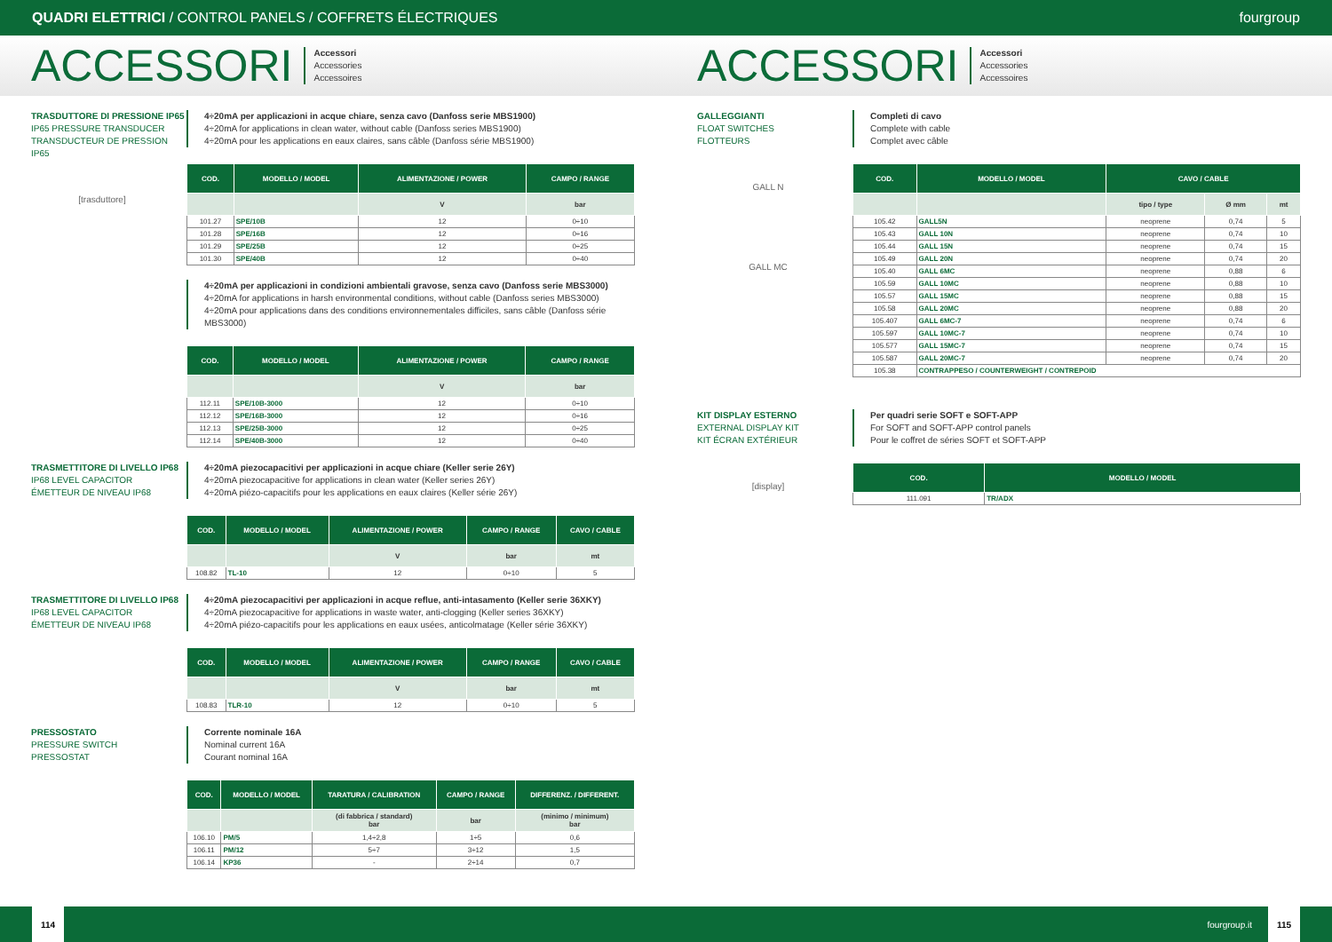QUADRI ELETTRICI / CONTROL PANELS / COFFRETS ÉLECTRIQUES fourgroup
ACCESSORI
Accessori
Accessories
Accessoires
ACCESSORI
Accessori
Accessories
Accessoires
TRASDUTTORE DI PRESSIONE IP65
IP65 PRESSURE TRANSDUCER
TRANSDUCTEUR DE PRESSION IP65
[trasduttore]
4÷20mA per applicazioni in acque chiare, senza cavo (Danfoss serie MBS1900)
4÷20mA for applications in clean water, without cable (Danfoss series MBS1900)
4÷20mA pour les applications en eaux claires, sans câble (Danfoss série MBS1900)
| COD. | MODELLO / MODEL | ALIMENTAZIONE / POWER | CAMPO / RANGE |
| --- | --- | --- | --- |
| | | V | bar |
| 101.27 | SPE/10B | 12 | 0÷10 |
| 101.28 | SPE/16B | 12 | 0÷16 |
| 101.29 | SPE/25B | 12 | 0÷25 |
| 101.30 | SPE/40B | 12 | 0÷40 |
4÷20mA per applicazioni in condizioni ambientali gravose, senza cavo (Danfoss serie MBS3000)
4÷20mA for applications in harsh environmental conditions, without cable (Danfoss series MBS3000)
4÷20mA pour applications dans des conditions environnementales difficiles, sans câble (Danfoss série MBS3000)
| COD. | MODELLO / MODEL | ALIMENTAZIONE / POWER | CAMPO / RANGE |
| --- | --- | --- | --- |
| | | V | bar |
| 112.11 | SPE/10B-3000 | 12 | 0÷10 |
| 112.12 | SPE/16B-3000 | 12 | 0÷16 |
| 112.13 | SPE/25B-3000 | 12 | 0÷25 |
| 112.14 | SPE/40B-3000 | 12 | 0÷40 |
TRASMETTITORE DI LIVELLO IP68
IP68 LEVEL CAPACITOR
ÉMETTEUR DE NIVEAU IP68
4÷20mA piezocapacitivi per applicazioni in acque chiare (Keller serie 26Y)
4÷20mA piezocapacitive for applications in clean water (Keller series 26Y)
4÷20mA piézo-capacitifs pour les applications en eaux claires (Keller série 26Y)
| COD. | MODELLO / MODEL | ALIMENTAZIONE / POWER | CAMPO / RANGE | CAVO / CABLE |
| --- | --- | --- | --- | --- |
| | | V | bar | mt |
| 108.82 | TL-10 | 12 | 0÷10 | 5 |
TRASMETTITORE DI LIVELLO IP68
IP68 LEVEL CAPACITOR
ÉMETTEUR DE NIVEAU IP68
4÷20mA piezocapacitivi per applicazioni in acque reflue, anti-intasamento (Keller serie 36XKY)
4÷20mA piezocapacitive for applications in waste water, anti-clogging (Keller series 36XKY)
4÷20mA piézo-capacitifs pour les applications en eaux usées, anticolmatage (Keller série 36XKY)
| COD. | MODELLO / MODEL | ALIMENTAZIONE / POWER | CAMPO / RANGE | CAVO / CABLE |
| --- | --- | --- | --- | --- |
| | | V | bar | mt |
| 108.83 | TLR-10 | 12 | 0÷10 | 5 |
PRESSOSTATO
PRESSURE SWITCH
PRESSOSTAT
Corrente nominale 16A
Nominal current 16A
Courant nominal 16A
| COD. | MODELLO / MODEL | TARATURA / CALIBRATION | CAMPO / RANGE | DIFFERENZ. / DIFFERENT. |
| --- | --- | --- | --- | --- |
| | | (di fabbrica / standard) bar | bar | (minimo / minimum) bar |
| 106.10 | PM/5 | 1,4÷2,8 | 1÷5 | 0,6 |
| 106.11 | PM/12 | 5÷7 | 3÷12 | 1,5 |
| 106.14 | KP36 | - | 2÷14 | 0,7 |
GALLEGGIANTI
FLOAT SWITCHES
FLOTTEURS
GALL N
GALL MC
Completi di cavo
Complete with cable
Complet avec câble
| COD. | MODELLO / MODEL | CAVO / CABLE | | |
| --- | --- | --- | --- | --- |
| | | tipo / type | Ø mm | mt |
| 105.42 | GALL5N | neoprene | 0,74 | 5 |
| 105.43 | GALL 10N | neoprene | 0,74 | 10 |
| 105.44 | GALL 15N | neoprene | 0,74 | 15 |
| 105.49 | GALL 20N | neoprene | 0,74 | 20 |
| 105.40 | GALL 6MC | neoprene | 0,88 | 6 |
| 105.59 | GALL 10MC | neoprene | 0,88 | 10 |
| 105.57 | GALL 15MC | neoprene | 0,88 | 15 |
| 105.58 | GALL 20MC | neoprene | 0,88 | 20 |
| 105.407 | GALL 6MC-7 | neoprene | 0,74 | 6 |
| 105.597 | GALL 10MC-7 | neoprene | 0,74 | 10 |
| 105.577 | GALL 15MC-7 | neoprene | 0,74 | 15 |
| 105.587 | GALL 20MC-7 | neoprene | 0,74 | 20 |
| 105.38 | CONTRAPPESO / COUNTERWEIGHT / CONTREPOID | | | |
KIT DISPLAY ESTERNO
EXTERNAL DISPLAY KIT
KIT ÉCRAN EXTÉRIEUR
[display]
Per quadri serie SOFT e SOFT-APP
For SOFT and SOFT-APP control panels
Pour le coffret de séries SOFT et SOFT-APP
| COD. | MODELLO / MODEL |
| --- | --- |
| 111.091 | TR/ADX |
114
fourgroup.it
115